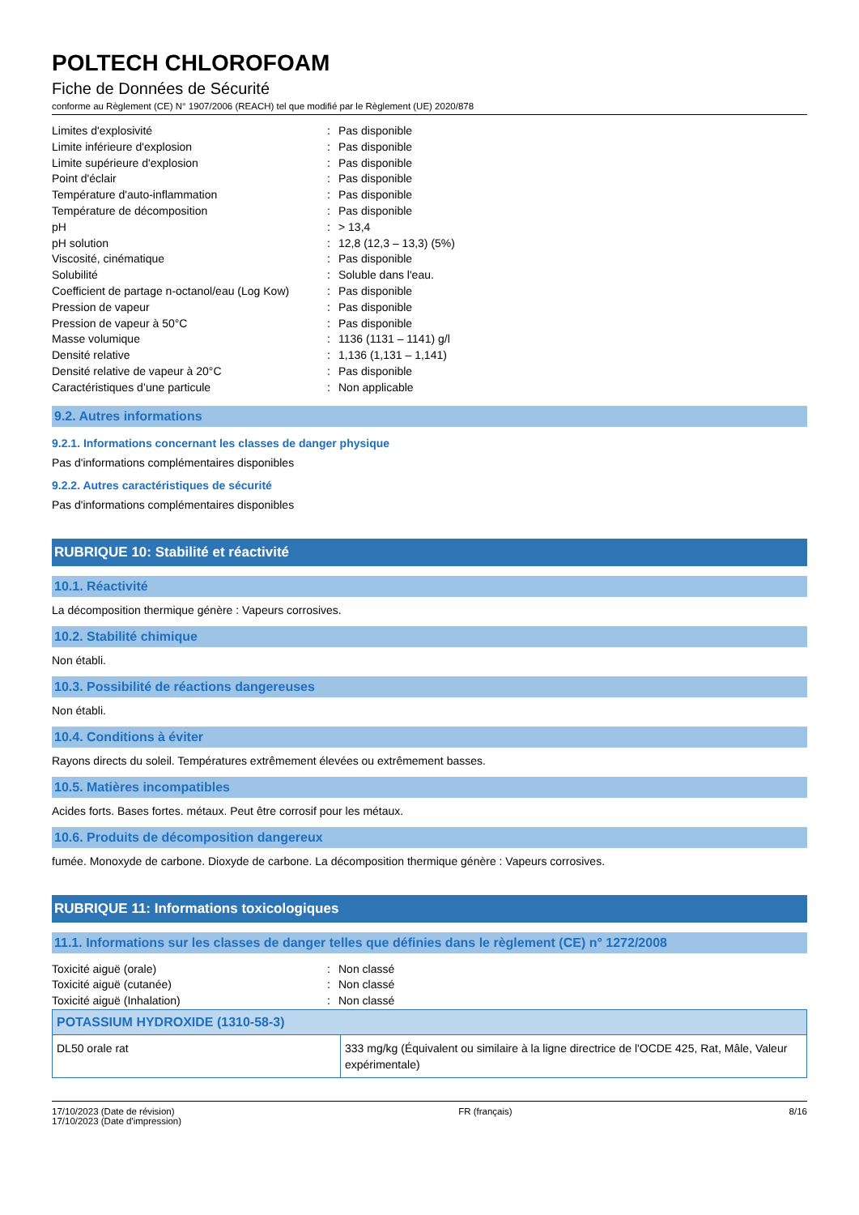POLTECH CHLOROFOAM
Fiche de Données de Sécurité
conforme au Règlement (CE) N° 1907/2006 (REACH) tel que modifié par le Règlement (UE) 2020/878
| Limites d'explosivité | : | Pas disponible |
| Limite inférieure d'explosion | : | Pas disponible |
| Limite supérieure d'explosion | : | Pas disponible |
| Point d'éclair | : | Pas disponible |
| Température d'auto-inflammation | : | Pas disponible |
| Température de décomposition | : | Pas disponible |
| pH | : | > 13,4 |
| pH solution | : | 12,8 (12,3 – 13,3) (5%) |
| Viscosité, cinématique | : | Pas disponible |
| Solubilité | : | Soluble dans l'eau. |
| Coefficient de partage n-octanol/eau (Log Kow) | : | Pas disponible |
| Pression de vapeur | : | Pas disponible |
| Pression de vapeur à 50°C | : | Pas disponible |
| Masse volumique | : | 1136 (1131 – 1141) g/l |
| Densité relative | : | 1,136 (1,131 – 1,141) |
| Densité relative de vapeur à 20°C | : | Pas disponible |
| Caractéristiques d’une particule | : | Non applicable |
9.2. Autres informations
9.2.1. Informations concernant les classes de danger physique
Pas d'informations complémentaires disponibles
9.2.2. Autres caractéristiques de sécurité
Pas d'informations complémentaires disponibles
RUBRIQUE 10: Stabilité et réactivité
10.1. Réactivité
La décomposition thermique génère : Vapeurs corrosives.
10.2. Stabilité chimique
Non établi.
10.3. Possibilité de réactions dangereuses
Non établi.
10.4. Conditions à éviter
Rayons directs du soleil. Températures extrêmement élevées ou extrêmement basses.
10.5. Matières incompatibles
Acides forts. Bases fortes. métaux. Peut être corrosif pour les métaux.
10.6. Produits de décomposition dangereux
fumée. Monoxyde de carbone. Dioxyde de carbone. La décomposition thermique génère : Vapeurs corrosives.
RUBRIQUE 11: Informations toxicologiques
11.1. Informations sur les classes de danger telles que définies dans le règlement (CE) n° 1272/2008
| Toxicité aiguë (orale) | : | Non classé |
| Toxicité aiguë (cutanée) | : | Non classé |
| Toxicité aiguë (Inhalation) | : | Non classé |
| POTASSIUM HYDROXIDE (1310-58-3) | |
| --- | --- |
| DL50 orale rat | 333 mg/kg (Équivalent ou similaire à la ligne directrice de l'OCDE 425, Rat, Mâle, Valeur expérimentale) |
17/10/2023 (Date de révision)
17/10/2023 (Date d'impression)
FR (français) 8/16